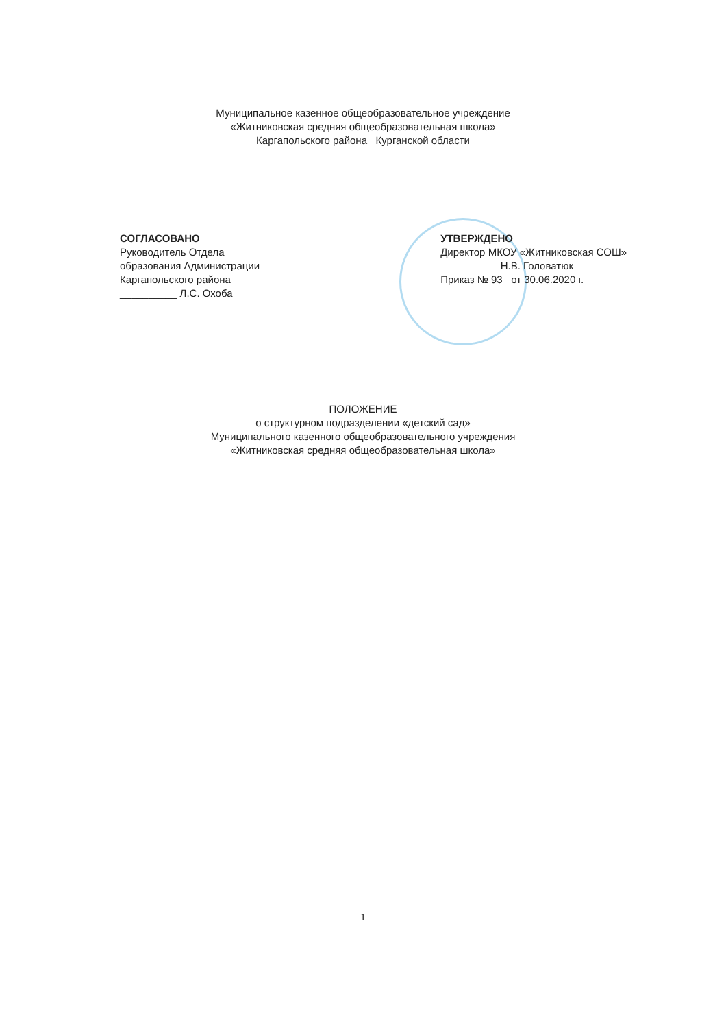Муниципальное казенное общеобразовательное учреждение
«Житниковская средняя общеобразовательная школа»
Каргапольского района Курганской области
СОГЛАСОВАНО
Руководитель Отдела
образования Администрации
Каргапольского района
__________ Л.С. Охоба
УТВЕРЖДЕНО
Директор МКОУ «Житниковская СОШ»
__________ Н.В. Головатюк
Приказ № 93 от 30.06.2020 г.
ПОЛОЖЕНИЕ
о структурном подразделении «детский сад»
Муниципального казенного общеобразовательного учреждения
«Житниковская средняя общеобразовательная школа»
1